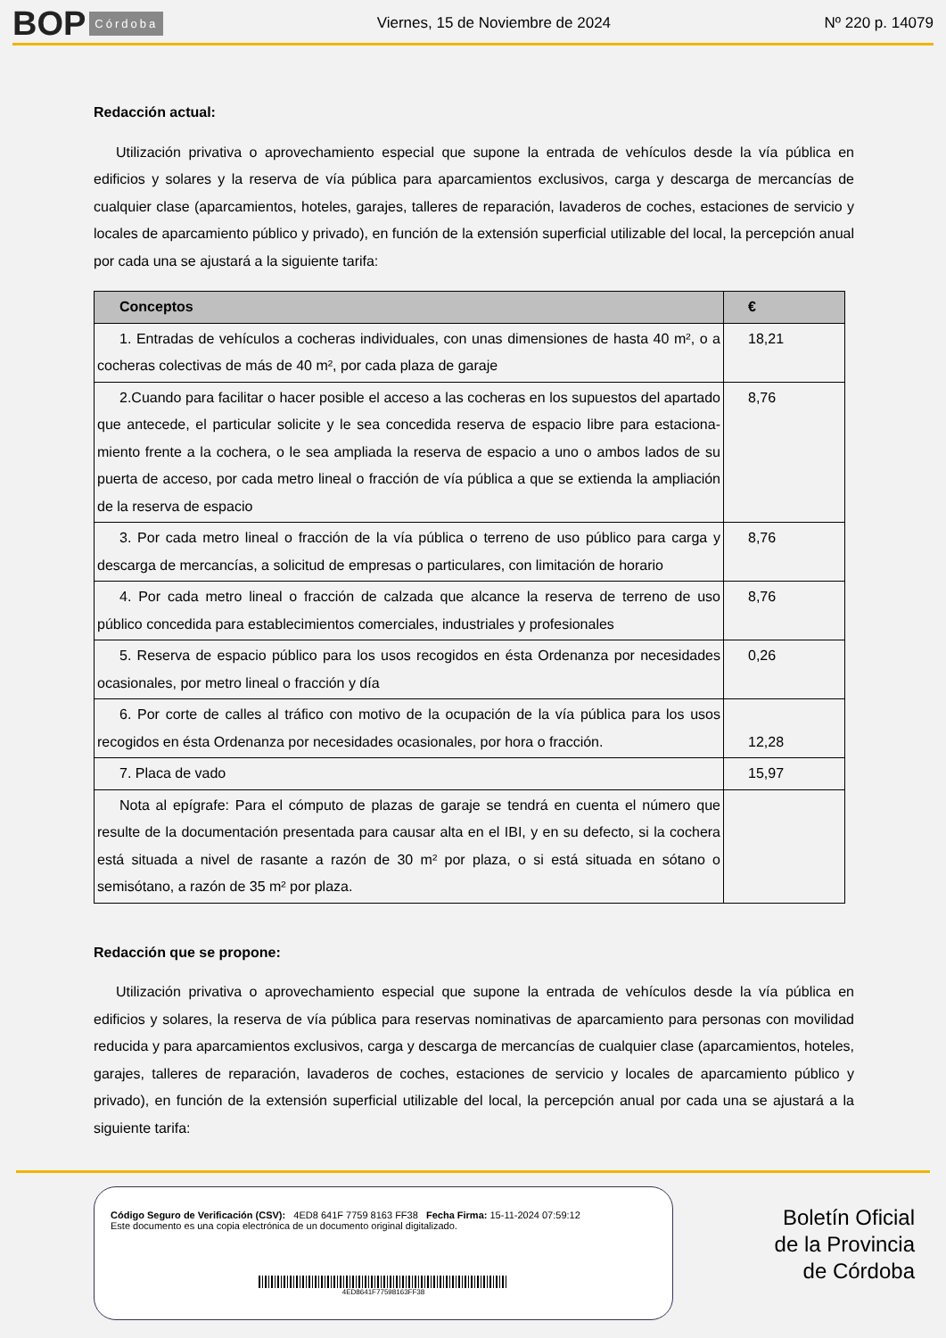BOP Córdoba Viernes, 15 de Noviembre de 2024 Nº 220 p. 14079
Redacción actual:
Utilización privativa o aprovechamiento especial que supone la entrada de vehículos desde la vía pública en edificios y solares y la reserva de vía pública para aparcamientos exclusivos, carga y descarga de mercancías de cualquier clase (aparcamientos, hoteles, garajes, talleres de reparación, lavaderos de coches, estaciones de servicio y locales de aparcamiento público y privado), en función de la extensión superficial utilizable del local, la percepción anual por cada una se ajustará a la siguiente tarifa:
| Conceptos | € |
| --- | --- |
| 1. Entradas de vehículos a cocheras individuales, con unas dimensiones de hasta 40 m², o a cocheras colectivas de más de 40 m², por cada plaza de garaje | 18,21 |
| 2.Cuando para facilitar o hacer posible el acceso a las cocheras en los supuestos del apartado que antecede, el particular solicite y le sea concedida reserva de espacio libre para estaciona- miento frente a la cochera, o le sea ampliada la reserva de espacio a uno o ambos lados de su puerta de acceso, por cada metro lineal o fracción de vía pública a que se extienda la ampliación de la reserva de espacio | 8,76 |
| 3. Por cada metro lineal o fracción de la vía pública o terreno de uso público para carga y descarga de mercancías, a solicitud de empresas o particulares, con limitación de horario | 8,76 |
| 4. Por cada metro lineal o fracción de calzada que alcance la reserva de terreno de uso público concedida para establecimientos comerciales, industriales y profesionales | 8,76 |
| 5. Reserva de espacio público para los usos recogidos en ésta Ordenanza por necesidades ocasionales, por metro lineal o fracción y día | 0,26 |
| 6. Por corte de calles al tráfico con motivo de la ocupación de la vía pública para los usos recogidos en ésta Ordenanza por necesidades ocasionales, por hora o fracción. | 12,28 |
| 7. Placa de vado | 15,97 |
| Nota al epígrafe: Para el cómputo de plazas de garaje se tendrá en cuenta el número que resulte de la documentación presentada para causar alta en el IBI, y en su defecto, si la cochera está situada a nivel de rasante a razón de 30 m² por plaza, o si está situada en sótano o semisótano, a razón de 35 m² por plaza. | |
Redacción que se propone:
Utilización privativa o aprovechamiento especial que supone la entrada de vehículos desde la vía pública en edificios y solares, la reserva de vía pública para reservas nominativas de aparcamiento para personas con movilidad reducida y para aparcamientos exclusivos, carga y descarga de mercancías de cualquier clase (aparcamientos, hoteles, garajes, talleres de reparación, lavaderos de coches, estaciones de servicio y locales de aparcamiento público y privado), en función de la extensión superficial utilizable del local, la percepción anual por cada una se ajustará a la siguiente tarifa:
Código Seguro de Verificación (CSV): 4ED8 641F 7759 8163 FF38 Fecha Firma: 15-11-2024 07:59:12
Este documento es una copia electrónica de un documento original digitalizado.
4ED8641F77598163FF38
Boletín Oficial
de la Provincia
de Córdoba